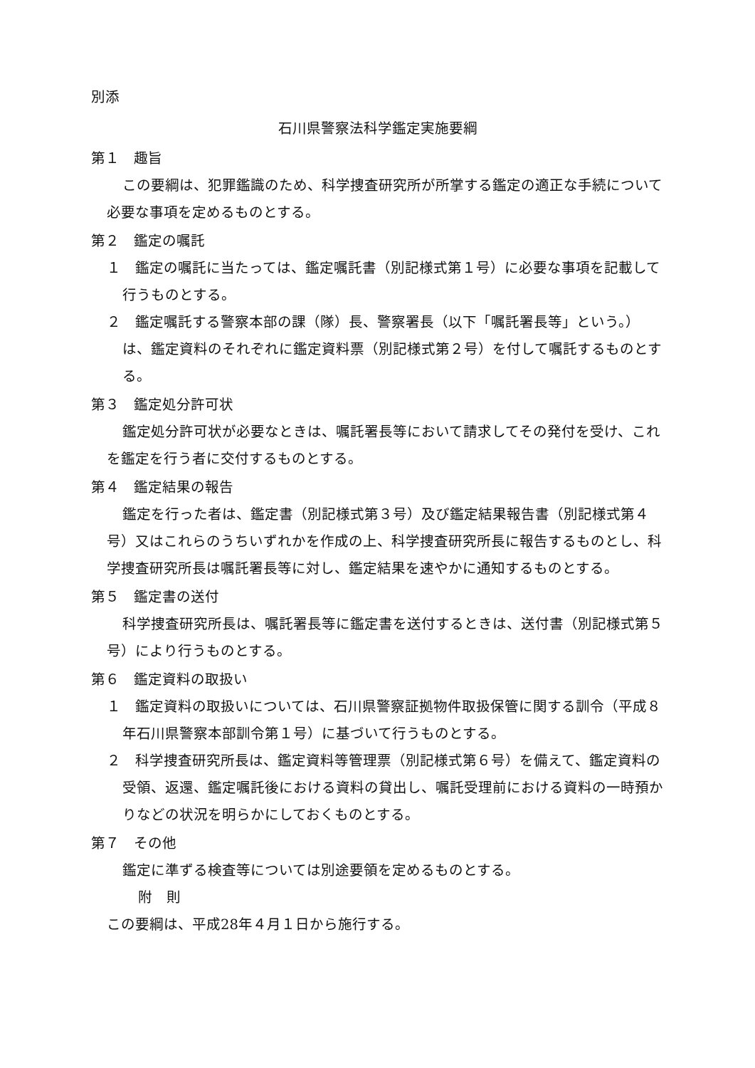別添
石川県警察法科学鑑定実施要綱
第１　趣旨
この要綱は、犯罪鑑識のため、科学捜査研究所が所掌する鑑定の適正な手続について必要な事項を定めるものとする。
第２　鑑定の嘱託
１　鑑定の嘱託に当たっては、鑑定嘱託書（別記様式第１号）に必要な事項を記載して行うものとする。
２　鑑定嘱託する警察本部の課（隊）長、警察署長（以下「嘱託署長等」という。）は、鑑定資料のそれぞれに鑑定資料票（別記様式第２号）を付して嘱託するものとする。
第３　鑑定処分許可状
鑑定処分許可状が必要なときは、嘱託署長等において請求してその発付を受け、これを鑑定を行う者に交付するものとする。
第４　鑑定結果の報告
鑑定を行った者は、鑑定書（別記様式第３号）及び鑑定結果報告書（別記様式第４号）又はこれらのうちいずれかを作成の上、科学捜査研究所長に報告するものとし、科学捜査研究所長は嘱託署長等に対し、鑑定結果を速やかに通知するものとする。
第５　鑑定書の送付
科学捜査研究所長は、嘱託署長等に鑑定書を送付するときは、送付書（別記様式第５号）により行うものとする。
第６　鑑定資料の取扱い
１　鑑定資料の取扱いについては、石川県警察証拠物件取扱保管に関する訓令（平成８年石川県警察本部訓令第１号）に基づいて行うものとする。
２　科学捜査研究所長は、鑑定資料等管理票（別記様式第６号）を備えて、鑑定資料の受領、返還、鑑定嘱託後における資料の貸出し、嘱託受理前における資料の一時預かりなどの状況を明らかにしておくものとする。
第７　その他
鑑定に準ずる検査等については別途要領を定めるものとする。
附　則
この要綱は、平成28年４月１日から施行する。